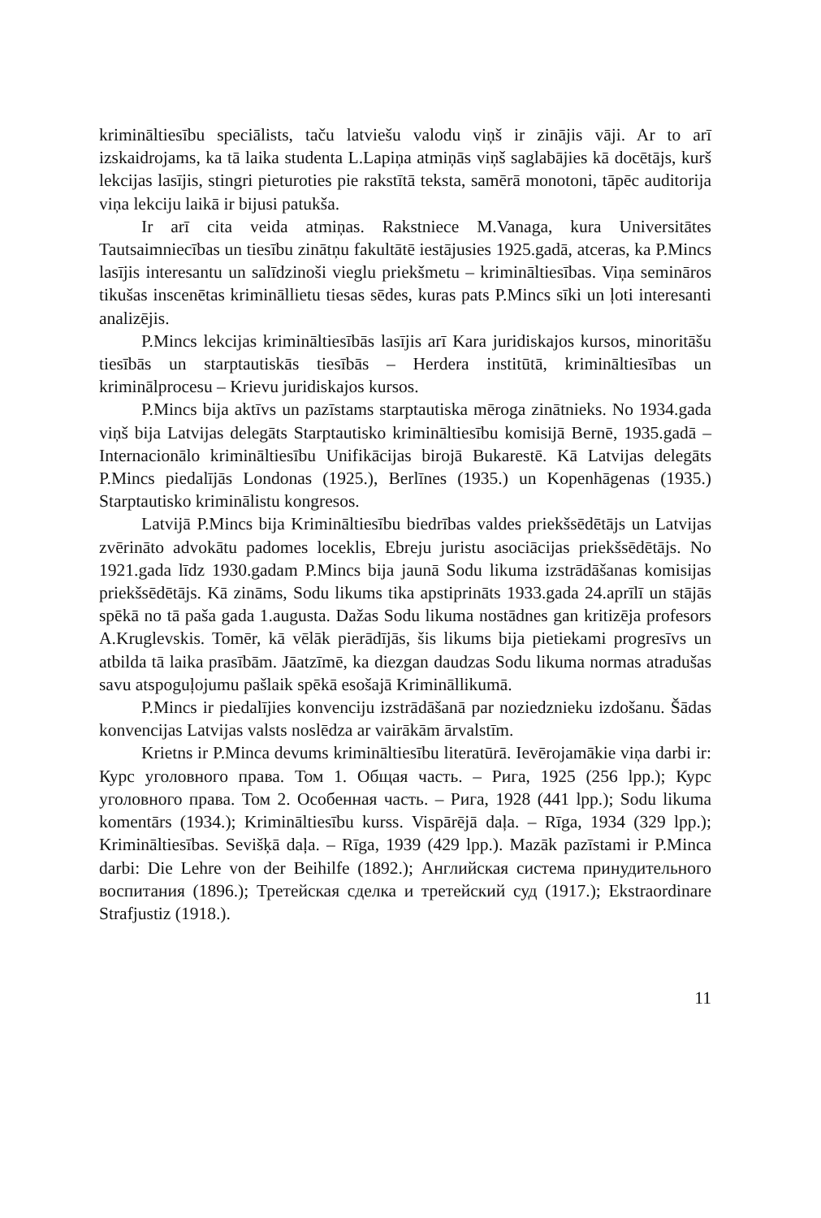krimināltiesību speciālists, taču latviešu valodu viņš ir zinājis vāji. Ar to arī izskaidrojams, ka tā laika studenta L.Lapiņa atmiņās viņš saglabājies kā docētājs, kurš lekcijas lasījis, stingri pieturoties pie rakstītā teksta, samērā monotoni, tāpēc auditorija viņa lekciju laikā ir bijusi patukša.
Ir arī cita veida atmiņas. Rakstniece M.Vanaga, kura Universitātes Tautsaimniecības un tiesību zinātņu fakultātē iestājusies 1925.gadā, atceras, ka P.Mincs lasījis interesantu un salīdzinoši vieglu priekšmetu – krimināltiesības. Viņa semināros tikušas inscenētas krimināllietu tiesas sēdes, kuras pats P.Mincs sīki un ļoti interesanti analizējis.
P.Mincs lekcijas krimināltiesībās lasījis arī Kara juridiskajos kursos, minoritāšu tiesībās un starptautiskās tiesībās – Herdera institūtā, krimināltiesības un kriminālprocesu – Krievu juridiskajos kursos.
P.Mincs bija aktīvs un pazīstams starptautiska mēroga zinātnieks. No 1934.gada viņš bija Latvijas delegāts Starptautisko krimināltiesību komisijā Bernē, 1935.gadā – Internacionālo krimināltiesību Unifikācijas birojā Bukarestē. Kā Latvijas delegāts P.Mincs piedalījās Londonas (1925.), Berlīnes (1935.) un Kopenhāgenas (1935.) Starptautisko kriminālistu kongresos.
Latvijā P.Mincs bija Krimināltiesību biedrības valdes priekšsēdētājs un Latvijas zvērināto advokātu padomes loceklis, Ebreju juristu asociācijas priekšsēdētājs. No 1921.gada līdz 1930.gadam P.Mincs bija jaunā Sodu likuma izstrādāšanas komisijas priekšsēdētājs. Kā zināms, Sodu likums tika apstiprināts 1933.gada 24.aprīlī un stājās spēkā no tā paša gada 1.augusta. Dažas Sodu likuma nostādnes gan kritizēja profesors A.Kruglevskis. Tomēr, kā vēlāk pierādījās, šis likums bija pietiekami progresīvs un atbilda tā laika prasībām. Jāatzīmē, ka diezgan daudzas Sodu likuma normas atradušas savu atspoguļojumu pašlaik spēkā esošajā Krimināllikumā.
P.Mincs ir piedalījies konvenciju izstrādāšanā par noziedznieku izdošanu. Šādas konvencijas Latvijas valsts noslēdza ar vairākām ārvalstīm.
Krietns ir P.Minca devums krimināltiesību literatūrā. Ievērojamākie viņa darbi ir: Курс уголовного права. Том 1. Общая часть. – Рига, 1925 (256 lpp.); Курс уголовного права. Том 2. Особенная часть. – Рига, 1928 (441 lpp.); Sodu likuma komentārs (1934.); Krimināltiesību kurss. Vispārējā daļa. – Rīga, 1934 (329 lpp.); Krimināltiesības. Sevišķā daļa. – Rīga, 1939 (429 lpp.). Mazāk pazīstami ir P.Minca darbi: Die Lehre von der Beihilfe (1892.); Английская система принудительного воспитания (1896.); Третейская сделка и третейский суд (1917.); Ekstraordinare Strafjustiz (1918.).
11